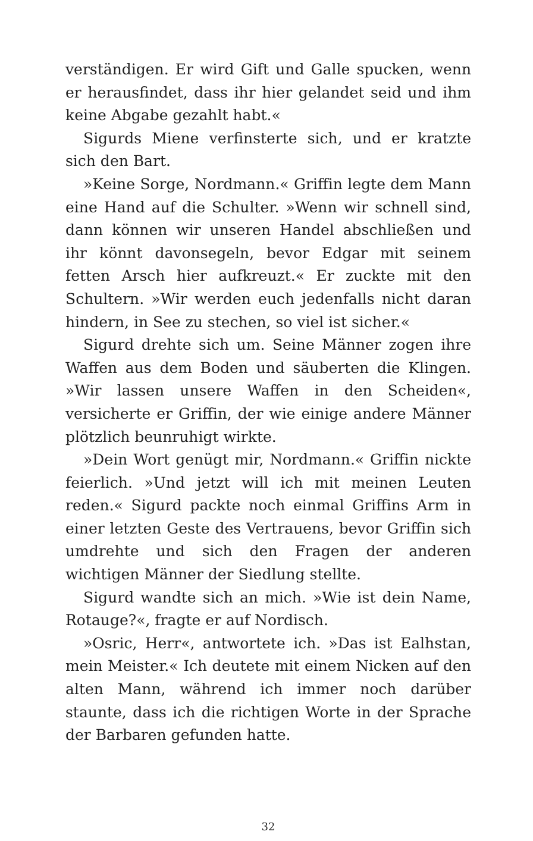verständigen. Er wird Gift und Galle spucken, wenn er herausfindet, dass ihr hier gelandet seid und ihm keine Abgabe gezahlt habt.«
Sigurds Miene verfinsterte sich, und er kratzte sich den Bart.
»Keine Sorge, Nordmann.« Griffin legte dem Mann eine Hand auf die Schulter. »Wenn wir schnell sind, dann können wir unseren Handel abschließen und ihr könnt davonsegeln, bevor Edgar mit seinem fetten Arsch hier aufkreuzt.« Er zuckte mit den Schultern. »Wir werden euch jedenfalls nicht daran hindern, in See zu stechen, so viel ist sicher.«
Sigurd drehte sich um. Seine Männer zogen ihre Waffen aus dem Boden und säuberten die Klingen. »Wir lassen unsere Waffen in den Scheiden«, versicherte er Griffin, der wie einige andere Männer plötzlich beunruhigt wirkte.
»Dein Wort genügt mir, Nordmann.« Griffin nickte feierlich. »Und jetzt will ich mit meinen Leuten reden.« Sigurd packte noch einmal Griffins Arm in einer letzten Geste des Vertrauens, bevor Griffin sich umdrehte und sich den Fragen der anderen wichtigen Männer der Siedlung stellte.
Sigurd wandte sich an mich. »Wie ist dein Name, Rotauge?«, fragte er auf Nordisch.
»Osric, Herr«, antwortete ich. »Das ist Ealhstan, mein Meister.« Ich deutete mit einem Nicken auf den alten Mann, während ich immer noch darüber staunte, dass ich die richtigen Worte in der Sprache der Barbaren gefunden hatte.
32